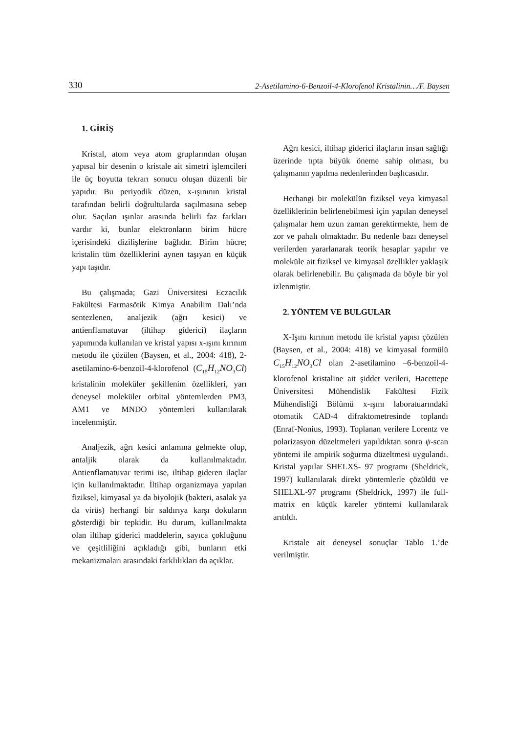330 2-Asetilamino-6-Benzoil-4-Klorofenol Kristalinin…/F. Baysen
1. GİRİŞ
Kristal, atom veya atom gruplarından oluşan yapısal bir desenin o kristale ait simetri işlemcileri ile üç boyutta tekrarı sonucu oluşan düzenli bir yapıdır. Bu periyodik düzen, x-ışınının kristal tarafından belirli doğrultularda saçılmasına sebep olur. Saçılan ışınlar arasında belirli faz farkları vardır ki, bunlar elektronların birim hücre içerisindeki dizilişlerine bağlıdır. Birim hücre; kristalin tüm özelliklerini aynen taşıyan en küçük yapı taşıdır.
Bu çalışmada; Gazi Üniversitesi Eczacılık Fakültesi Farmasötik Kimya Anabilim Dalı’nda sentezlenen, analjezik (ağrı kesici) ve antienflamatuvar (iltihap giderici) ilaçların yapımında kullanılan ve kristal yapısı x-ışını kırınım metodu ile çözülen (Baysen, et al., 2004: 418), 2-asetilamino-6-benzoil-4-klorofenol (C<sub>15</sub>H<sub>12</sub>NO<sub>3</sub>Cl) kristalinin moleküler şekillenim özellikleri, yarı deneysel moleküler orbital yöntemlerden PM3, AM1 ve MNDO yöntemleri kullanılarak incelenmiştir.
Analjezik, ağrı kesici anlamına gelmekte olup, antaljik olarak da kullanılmaktadır. Antienflamatuvar terimi ise, iltihap gideren ilaçlar için kullanılmaktadır. İltihap organizmaya yapılan fiziksel, kimyasal ya da biyolojik (bakteri, asalak ya da virüs) herhangi bir saldırıya karşı dokuların gösterdiği bir tepkidir. Bu durum, kullanılmakta olan iltihap giderici maddelerin, sayıca çokluğunu ve çeşitliliğini açıkladığı gibi, bunların etki mekanizmaları arasındaki farklılıkları da açıklar.
Ağrı kesici, iltihap giderici ilaçların insan sağlığı üzerinde tıpta büyük öneme sahip olması, bu çalışmanın yapılma nedenlerinden başlıcasıdır.
Herhangi bir molekülün fiziksel veya kimyasal özelliklerinin belirlenebilmesi için yapılan deneysel çalışmalar hem uzun zaman gerektirmekte, hem de zor ve pahalı olmaktadır. Bu nedenle bazı deneysel verilerden yararlanarak teorik hesaplar yapılır ve moleküle ait fiziksel ve kimyasal özellikler yaklaşık olarak belirlenebilir. Bu çalışmada da böyle bir yol izlenmiştir.
2. YÖNTEM VE BULGULAR
X-Işını kırınım metodu ile kristal yapısı çözülen (Baysen, et al., 2004: 418) ve kimyasal formülü C<sub>15</sub>H<sub>12</sub>NO<sub>3</sub>Cl olan 2-asetilamino –6-benzoil-4-klorofenol kristaline ait şiddet verileri, Hacettepe Üniversitesi Mühendislik Fakültesi Fizik Mühendisliği Bölümü x-ışını laboratuarındaki otomatik CAD-4 difraktometresinde toplandı (Enraf-Nonius, 1993). Toplanan verilere Lorentz ve polarizasyon düzeltmeleri yapıldıktan sonra ψ-scan yöntemi ile ampirik soğurma düzeltmesi uygulandı. Kristal yapılar SHELXS- 97 programı (Sheldrick, 1997) kullanılarak direkt yöntemlerle çözüldü ve SHELXL-97 programı (Sheldrick, 1997) ile full-matrix en küçük kareler yöntemi kullanılarak arıtıldı.
Kristale ait deneysel sonuçlar Tablo 1.’de verilmiştir.